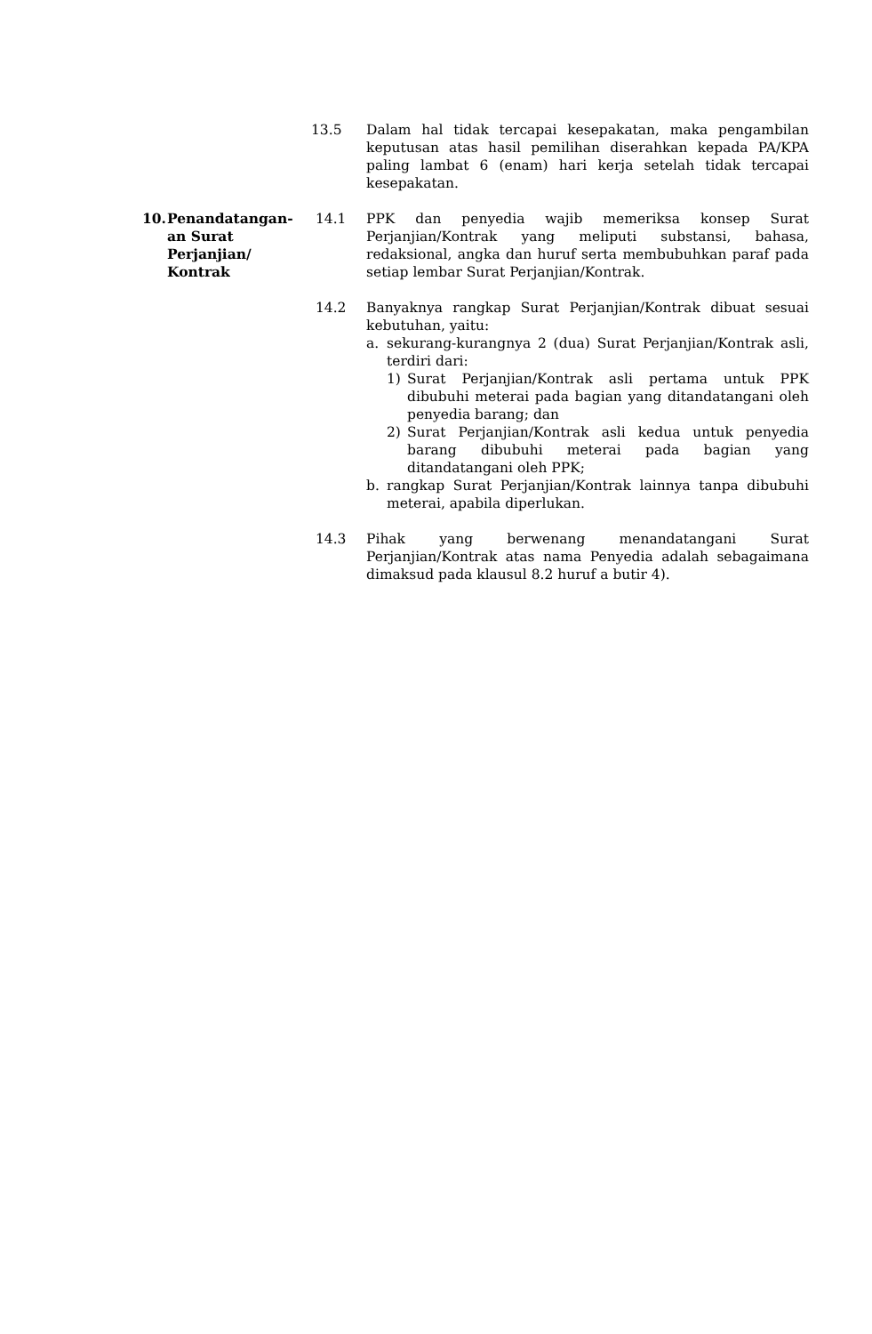13.5 Dalam hal tidak tercapai kesepakatan, maka pengambilan keputusan atas hasil pemilihan diserahkan kepada PA/KPA paling lambat 6 (enam) hari kerja setelah tidak tercapai kesepakatan.
10. Penandatangan-an Surat Perjanjian/ Kontrak
14.1 PPK dan penyedia wajib memeriksa konsep Surat Perjanjian/Kontrak yang meliputi substansi, bahasa, redaksional, angka dan huruf serta membubuhkan paraf pada setiap lembar Surat Perjanjian/Kontrak.
14.2 Banyaknya rangkap Surat Perjanjian/Kontrak dibuat sesuai kebutuhan, yaitu:
a. sekurang-kurangnya 2 (dua) Surat Perjanjian/Kontrak asli, terdiri dari:
1) Surat Perjanjian/Kontrak asli pertama untuk PPK dibubuhi meterai pada bagian yang ditandatangani oleh penyedia barang; dan
2) Surat Perjanjian/Kontrak asli kedua untuk penyedia barang dibubuhi meterai pada bagian yang ditandatangani oleh PPK;
b. rangkap Surat Perjanjian/Kontrak lainnya tanpa dibubuhi meterai, apabila diperlukan.
14.3 Pihak yang berwenang menandatangani Surat Perjanjian/Kontrak atas nama Penyedia adalah sebagaimana dimaksud pada klausul 8.2 huruf a butir 4).